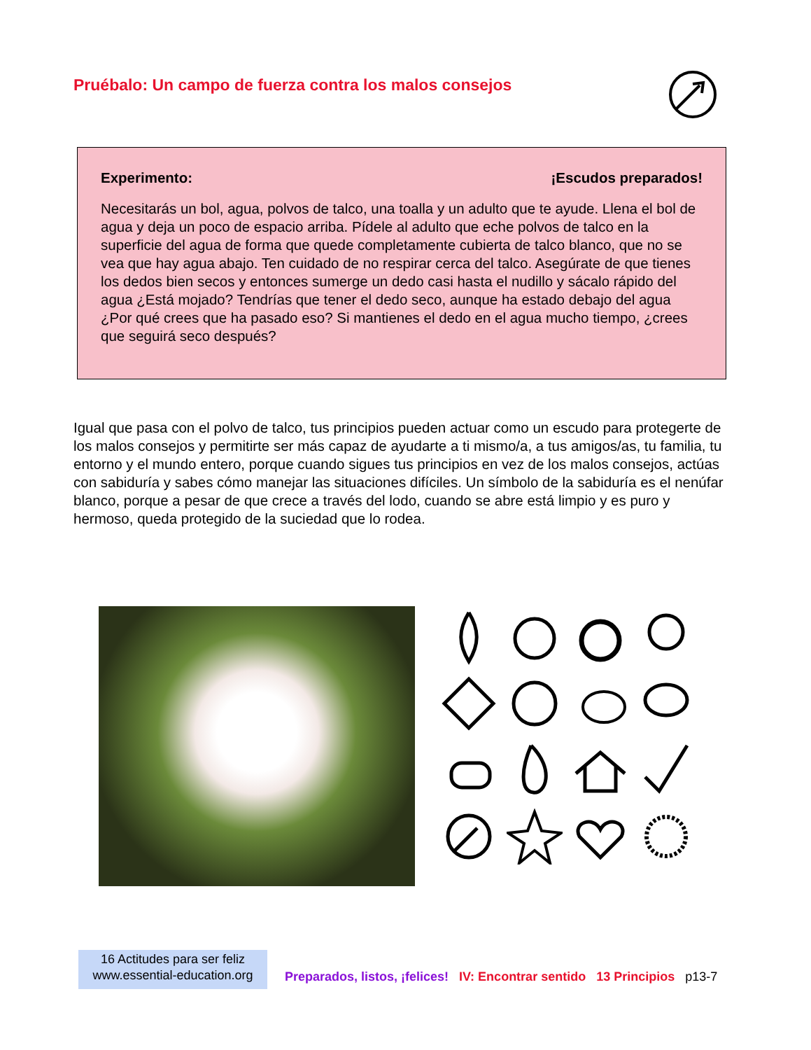Pruébalo: Un campo de fuerza contra los malos consejos
Experimento: ¡Escudos preparados!
Necesitarás un bol, agua, polvos de talco, una toalla y un adulto que te ayude. Llena el bol de agua y deja un poco de espacio arriba. Pídele al adulto que eche polvos de talco en la superficie del agua de forma que quede completamente cubierta de talco blanco, que no se vea que hay agua abajo. Ten cuidado de no respirar cerca del talco. Asegúrate de que tienes los dedos bien secos y entonces sumerge un dedo casi hasta el nudillo y sácalo rápido del agua ¿Está mojado? Tendrías que tener el dedo seco, aunque ha estado debajo del agua ¿Por qué crees que ha pasado eso? Si mantienes el dedo en el agua mucho tiempo, ¿crees que seguirá seco después?
Igual que pasa con el polvo de talco, tus principios pueden actuar como un escudo para protegerte de los malos consejos y permitirte ser más capaz de ayudarte a ti mismo/a, a tus amigos/as, tu familia, tu entorno y el mundo entero, porque cuando sigues tus principios en vez de los malos consejos, actúas con sabiduría y sabes cómo manejar las situaciones difíciles. Un símbolo de la sabiduría es el nenúfar blanco, porque a pesar de que crece a través del lodo, cuando se abre está limpio y es puro y hermoso, queda protegido de la suciedad que lo rodea.
16 Actitudes para ser feliz
www.essential-education.org
Preparados, listos, ¡felices! IV: Encontrar sentido 13 Principios p13-7